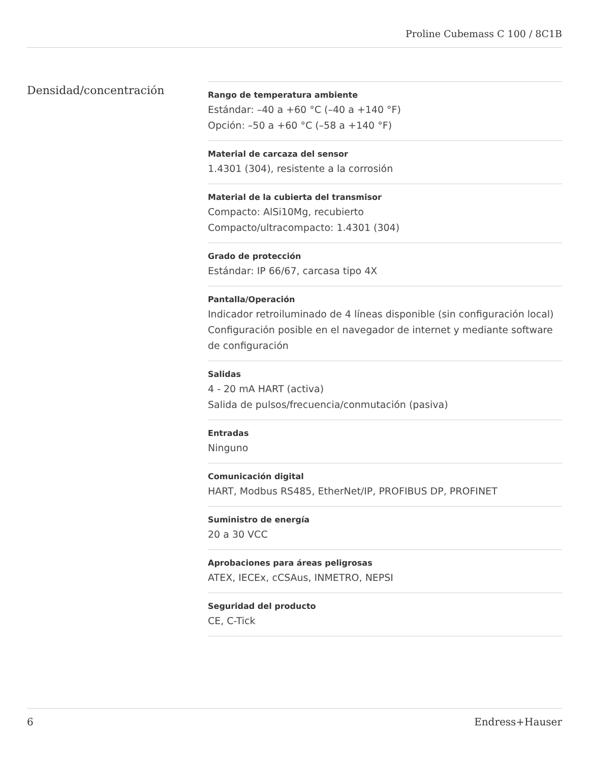Proline Cubemass C 100 / 8C1B
Densidad/concentración
Rango de temperatura ambiente
Estándar: –40 a +60 °C (–40 a +140 °F)
Opción: –50 a +60 °C (–58 a +140 °F)
Material de carcaza del sensor
1.4301 (304), resistente a la corrosión
Material de la cubierta del transmisor
Compacto: AlSi10Mg, recubierto
Compacto/ultracompacto: 1.4301 (304)
Grado de protección
Estándar: IP 66/67, carcasa tipo 4X
Pantalla/Operación
Indicador retroiluminado de 4 líneas disponible (sin configuración local)
Configuración posible en el navegador de internet y mediante software de configuración
Salidas
4 - 20 mA HART (activa)
Salida de pulsos/frecuencia/conmutación (pasiva)
Entradas
Ninguno
Comunicación digital
HART, Modbus RS485, EtherNet/IP, PROFIBUS DP, PROFINET
Suministro de energía
20 a 30 VCC
Aprobaciones para áreas peligrosas
ATEX, IECEx, cCSAus, INMETRO, NEPSI
Seguridad del producto
CE, C-Tick
6 Endress+Hauser